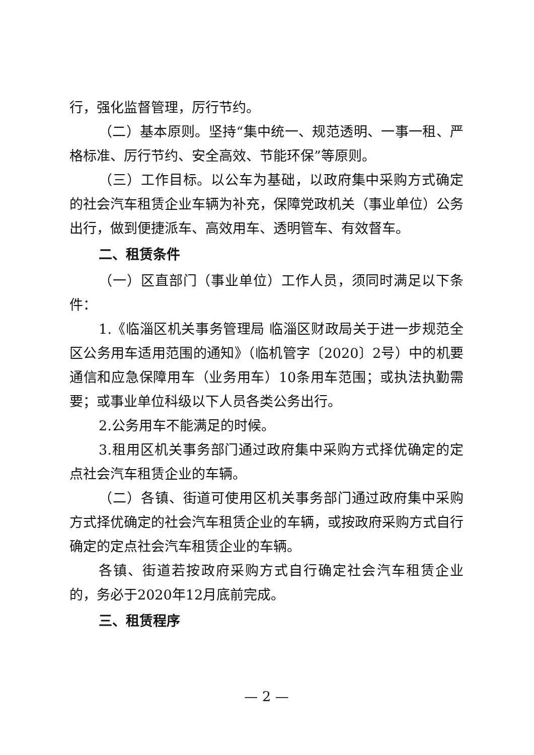行，强化监督管理，厉行节约。
（二）基本原则。坚持“集中统一、规范透明、一事一租、严格标准、厉行节约、安全高效、节能环保”等原则。
（三）工作目标。以公车为基础，以政府集中采购方式确定的社会汽车租赁企业车辆为补充，保障党政机关（事业单位）公务出行，做到便捷派车、高效用车、透明管车、有效督车。
二、租赁条件
（一）区直部门（事业单位）工作人员，须同时满足以下条件：
1.《临淄区机关事务管理局 临淄区财政局关于进一步规范全区公务用车适用范围的通知》（临机管字〔2020〕2号）中的机要通信和应急保障用车（业务用车）10条用车范围；或执法执勤需要；或事业单位科级以下人员各类公务出行。
2.公务用车不能满足的时候。
3.租用区机关事务部门通过政府集中采购方式择优确定的定点社会汽车租赁企业的车辆。
（二）各镇、街道可使用区机关事务部门通过政府集中采购方式择优确定的社会汽车租赁企业的车辆，或按政府采购方式自行确定的定点社会汽车租赁企业的车辆。
各镇、街道若按政府采购方式自行确定社会汽车租赁企业的，务必于2020年12月底前完成。
三、租赁程序
— 2 —